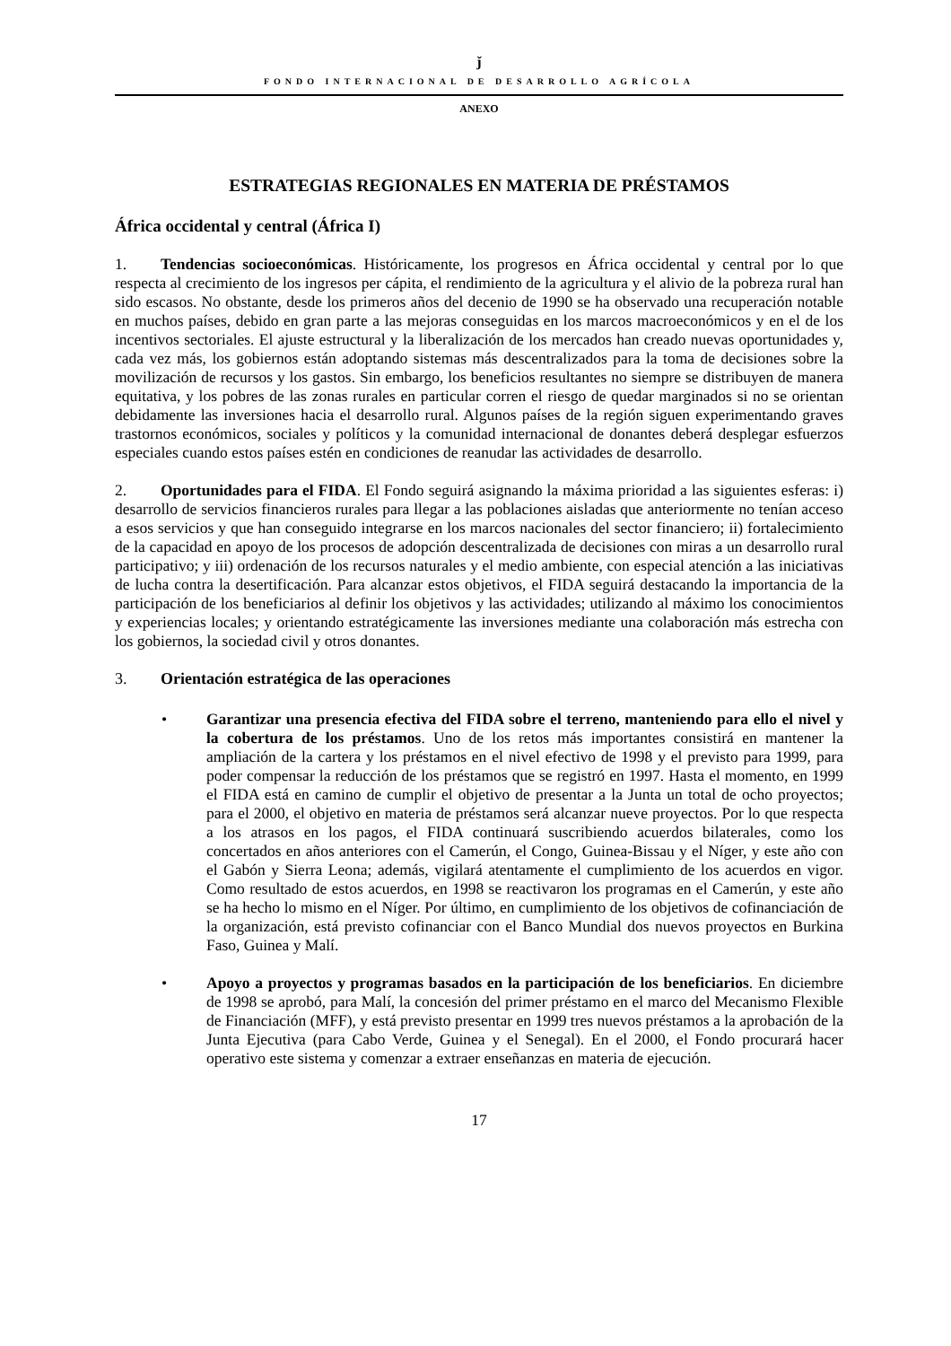ǰ
FONDO INTERNACIONAL DE DESARROLLO AGRÍCOLA
ANEXO
ESTRATEGIAS REGIONALES EN MATERIA DE PRÉSTAMOS
África occidental y central (África I)
1. Tendencias socioeconómicas. Históricamente, los progresos en África occidental y central por lo que respecta al crecimiento de los ingresos per cápita, el rendimiento de la agricultura y el alivio de la pobreza rural han sido escasos. No obstante, desde los primeros años del decenio de 1990 se ha observado una recuperación notable en muchos países, debido en gran parte a las mejoras conseguidas en los marcos macroeconómicos y en el de los incentivos sectoriales. El ajuste estructural y la liberalización de los mercados han creado nuevas oportunidades y, cada vez más, los gobiernos están adoptando sistemas más descentralizados para la toma de decisiones sobre la movilización de recursos y los gastos. Sin embargo, los beneficios resultantes no siempre se distribuyen de manera equitativa, y los pobres de las zonas rurales en particular corren el riesgo de quedar marginados si no se orientan debidamente las inversiones hacia el desarrollo rural. Algunos países de la región siguen experimentando graves trastornos económicos, sociales y políticos y la comunidad internacional de donantes deberá desplegar esfuerzos especiales cuando estos países estén en condiciones de reanudar las actividades de desarrollo.
2. Oportunidades para el FIDA. El Fondo seguirá asignando la máxima prioridad a las siguientes esferas: i) desarrollo de servicios financieros rurales para llegar a las poblaciones aisladas que anteriormente no tenían acceso a esos servicios y que han conseguido integrarse en los marcos nacionales del sector financiero; ii) fortalecimiento de la capacidad en apoyo de los procesos de adopción descentralizada de decisiones con miras a un desarrollo rural participativo; y iii) ordenación de los recursos naturales y el medio ambiente, con especial atención a las iniciativas de lucha contra la desertificación. Para alcanzar estos objetivos, el FIDA seguirá destacando la importancia de la participación de los beneficiarios al definir los objetivos y las actividades; utilizando al máximo los conocimientos y experiencias locales; y orientando estratégicamente las inversiones mediante una colaboración más estrecha con los gobiernos, la sociedad civil y otros donantes.
3. Orientación estratégica de las operaciones
• Garantizar una presencia efectiva del FIDA sobre el terreno, manteniendo para ello el nivel y la cobertura de los préstamos. Uno de los retos más importantes consistirá en mantener la ampliación de la cartera y los préstamos en el nivel efectivo de 1998 y el previsto para 1999, para poder compensar la reducción de los préstamos que se registró en 1997. Hasta el momento, en 1999 el FIDA está en camino de cumplir el objetivo de presentar a la Junta un total de ocho proyectos; para el 2000, el objetivo en materia de préstamos será alcanzar nueve proyectos. Por lo que respecta a los atrasos en los pagos, el FIDA continuará suscribiendo acuerdos bilaterales, como los concertados en años anteriores con el Camerún, el Congo, Guinea-Bissau y el Níger, y este año con el Gabón y Sierra Leona; además, vigilará atentamente el cumplimiento de los acuerdos en vigor. Como resultado de estos acuerdos, en 1998 se reactivaron los programas en el Camerún, y este año se ha hecho lo mismo en el Níger. Por último, en cumplimiento de los objetivos de cofinanciación de la organización, está previsto cofinanciar con el Banco Mundial dos nuevos proyectos en Burkina Faso, Guinea y Malí.
• Apoyo a proyectos y programas basados en la participación de los beneficiarios. En diciembre de 1998 se aprobó, para Malí, la concesión del primer préstamo en el marco del Mecanismo Flexible de Financiación (MFF), y está previsto presentar en 1999 tres nuevos préstamos a la aprobación de la Junta Ejecutiva (para Cabo Verde, Guinea y el Senegal). En el 2000, el Fondo procurará hacer operativo este sistema y comenzar a extraer enseñanzas en materia de ejecución.
17